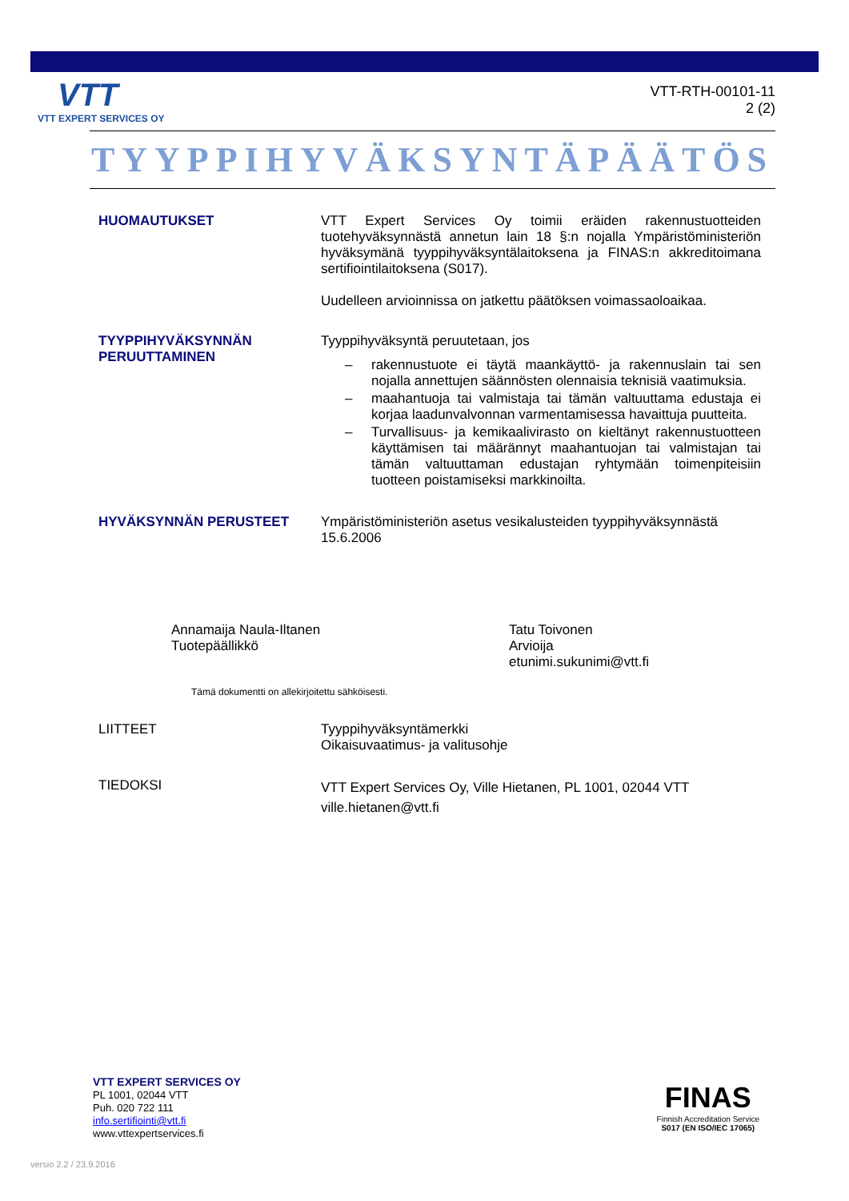VTT
VTT EXPERT SERVICES OY
VTT-RTH-00101-11
2 (2)
TYYPPIHYVÄKSYNTÄPÄÄTÖS
HUOMAUTUKSET
VTT Expert Services Oy toimii eräiden rakennustuotteiden tuotehyväksynnästä annetun lain 18 §:n nojalla Ympäristöministeriön hyväksymänä tyyppihyväksyntälaitoksena ja FINAS:n akkreditoimana sertifiointilaitoksena (S017).
Uudelleen arvioinnissa on jatkettu päätöksen voimassaoloaikaa.
TYYPPIHYVÄKSYNNÄN PERUUTTAMINEN
Tyyppihyväksyntä peruutetaan, jos
– rakennustuote ei täytä maankäyttö- ja rakennuslain tai sen nojalla annettujen säännösten olennaisia teknisiä vaatimuksia.
– maahantuoja tai valmistaja tai tämän valtuuttama edustaja ei korjaa laadunvalvonnan varmentamisessa havaittuja puutteita.
– Turvallisuus- ja kemikaalivirasto on kieltänyt rakennustuotteen käyttämisen tai määrännyt maahantuojan tai valmistajan tai tämän valtuuttaman edustajan ryhtymään toimenpiteisiin tuotteen poistamiseksi markkinoilta.
HYVÄKSYNNÄN PERUSTEET
Ympäristöministeriön asetus vesikalusteiden tyyppihyväksynnästä 15.6.2006
Annamaija Naula-Iltanen
Tuotepäällikkö
Tatu Toivonen
Arvioija
etunimi.sukunimi@vtt.fi
Tämä dokumentti on allekirjoitettu sähköisesti.
LIITTEET
Tyyppihyväksyntämerkki
Oikaisuvaatimus- ja valitusohje
TIEDOKSI
VTT Expert Services Oy, Ville Hietanen, PL 1001, 02044 VTT
ville.hietanen@vtt.fi
VTT EXPERT SERVICES OY
PL 1001, 02044 VTT
Puh. 020 722 111
info.sertifiointi@vtt.fi
www.vttexpertservices.fi
FINAS
Finnish Accreditation Service
S017 (EN ISO/IEC 17065)
versio 2.2 / 23.9.2016